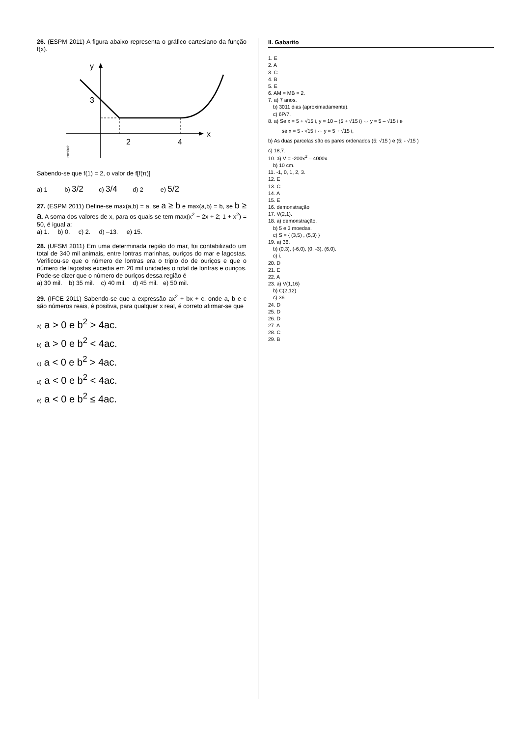26. (ESPM 2011) A figura abaixo representa o gráfico cartesiano da função f(x).
y
x
3
2
4
Interbits®
Sabendo-se que f(1) = 2, o valor de f[f(π)]
a) 1 b) 3/2 c) 3/4 d) 2 e) 5/2
27. (ESPM 2011) Define-se max(a,b) = a, se a ≥ b e max(a,b) = b, se b ≥ a. A soma dos valores de x, para os quais se tem max(x<sup>2</sup> − 2x + 2; 1 + x<sup>2</sup>) = 50, é igual a:
a) 1. b) 0. c) 2. d) –13. e) 15.
28. (UFSM 2011) Em uma determinada região do mar, foi contabilizado um total de 340 mil animais, entre lontras marinhas, ouriços do mar e lagostas. Verificou-se que o número de lontras era o triplo do de ouriços e que o número de lagostas excedia em 20 mil unidades o total de lontras e ouriços. Pode-se dizer que o número de ouriços dessa região é
a) 30 mil. b) 35 mil. c) 40 mil. d) 45 mil. e) 50 mil.
29. (IFCE 2011) Sabendo-se que a expressão ax<sup>2</sup> + bx + c, onde a, b e c são números reais, é positiva, para qualquer x real, é correto afirmar-se que
a) a > 0 e b<sup>2</sup> > 4ac.
b) a > 0 e b<sup>2</sup> < 4ac.
c) a < 0 e b<sup>2</sup> > 4ac.
d) a < 0 e b<sup>2</sup> < 4ac.
e) a < 0 e b<sup>2</sup> ≤ 4ac.
II. Gabarito
1. E
2. A
3. C
4. B
5. E
6. AM = MB = 2.
7. a) 7 anos.
b) 3011 dias (aproximadamente).
c) 6P/7.
8. a) Se x = 5 + √15 i, y = 10 – (5 + √15 i) ⇔ y = 5 – √15 i e
se x = 5 - √15 i ⇔ y = 5 + √15 i,
b) As duas parcelas são os pares ordenados (5; √15 ) e (5; - √15 )
c) 18,7.
10. a) V = -200x<sup>2</sup> – 4000x.
b) 10 cm.
11. -1, 0, 1, 2, 3.
12. E
13. C
14. A
15. E
16. demonstração
17. V(2,1).
18. a) demonstração.
b) 5 e 3 moedas.
c) S = { (3,5) , (5,3) }
19. a) 36.
b) (0,3), (-6,0), (0, -3), (6,0).
c) i.
20. D
21. E
22. A
23. a) V(1,16)
b) C(2,12)
c) 36.
24. D
25. D
26. D
27. A
28. C
29. B